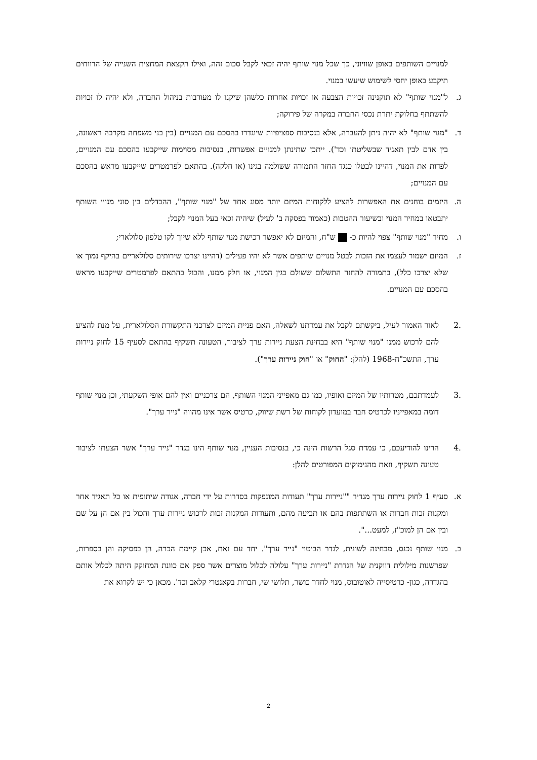למנויים השותפים באופן שוויוני, כך שכל מנוי שותף יהיה זכאי לקבל סכום זהה, ואילו הקצאת המחצית השנייה של הרווחים תיקבע באופן יחסי לשימוש שיעשו במנוי.
ג. ל"מנוי שותף" לא תוקנינה זכויות הצבעה או זכויות אחרות כלשהן שיקנו לו מעורבות בניהול החברה, ולא יהיה לו זכויות להשתתף בחלוקת יתרת נכסי החברה במקרה של פירוקה;
ד. "מנוי שותף" לא יהיה ניתן להעברה, אלא בנסיבות ספציפיות שיוגדרו בהסכם עם המנויים (בין בני משפחה מקרבה ראשונה, בין אדם לבין תאגיד שבשליטתו וכד'). ייתכן שתינתן למנויים אפשרות, בנסיבות מסוימות שייקבעו בהסכם עם המנויים, לפדות את המנוי, דהיינו לבטלו כנגד החזר התמורה ששולמה בגינו (או חלקה). בהתאם לפרמטרים שייקבעו מראש בהסכם עם המנויים;
ה. היזמים בוחנים את האפשרות להציע ללקוחות המיזם יותר מסוג אחד של "מנוי שותף", ההבדלים בין סוגי מנויי השותף יתבטאו במחיר המנוי ובשיעור ההטבות (כאמור בפסקה ב' לעיל) שיהיה זכאי בעל המנוי לקבל;
ו. מחיר "מנוי שותף" צפוי להיות כ- ש"ח, והמיזם לא יאפשר רכישת מנוי שותף ללא שיוך לקו טלפון סלולארי;
ז. המיזם ישמור לעצמו את הזכות לבטל מנויים שותפים אשר לא יהיו פעילים (דהיינו יצרכו שירותים סלולאריים בהיקף נמוך או שלא יצרכו כלל), בתמורה להחזר התשלום ששולם בגין המנוי, או חלק ממנו, והכול בהתאם לפרמטרים שייקבעו מראש בהסכם עם המנויים.
.2 לאור האמור לעיל, ביקשתם לקבל את עמדתנו לשאלה, האם פניית המיזם לצרכני התקשורת הסלולארית, על מנת להציע להם לרכוש ממנו "מנוי שותף" היא בבחינת הצעת ניירות ערך לציבור, הטעונה תשקיף בהתאם לסעיף 15 לחוק ניירות ערך, התשכ"ח-1968 (להלן: "החוק" או "חוק ניירות ערך").
.3 לעמדתכם, מטרותיו של המיזם ואופיו, כמו גם מאפייני המנוי השותף, הם צרכניים ואין להם אופי השקעתי, וכן מנוי שותף דומה במאפייניו לכרטיס חבר במועדון לקוחות של רשת שיווק, כרטיס אשר אינו מהווה "נייר ערך".
.4 הרינו להודיעכם, כי עמדת סגל הרשות הינה כי, בנסיבות העניין, מנוי שותף הינו בגדר "נייר ערך" אשר הצעתו לציבור טעונה תשקיף, וזאת מהנימוקים המפורטים להלן:
א. סעיף 1 לחוק ניירות ערך מגדיר ""ניירות ערך" תעודות המונפקות בסדרות על ידי חברה, אגודה שיתופית או כל תאגיד אחר ומקנות זכות חברות או השתתפות בהם או תביעה מהם, ותעודות המקנות זכות לרכוש ניירות ערך והכול בין אם הן על שם ובין אם הן למוכ"ז, למעט...".
ב. מנוי שותף נכנס, מבחינה לשונית, לגדר הביטוי "נייר ערך". יחד עם זאת, אכן קיימת הכרה, הן בפסיקה והן בספרות, שפרשנות מילולית דווקנית של הגדרת "ניירות ערך" עלולה לכלול מוצרים אשר ספק אם כוונת המחוקק היתה לכלול אותם בהגדרה, כגון- כרטיסייה לאוטובוס, מנוי לחדר כושר, תלושי שי, חברות בקאנטרי קלאב וכד'. מכאן כי יש לקרוא את
2